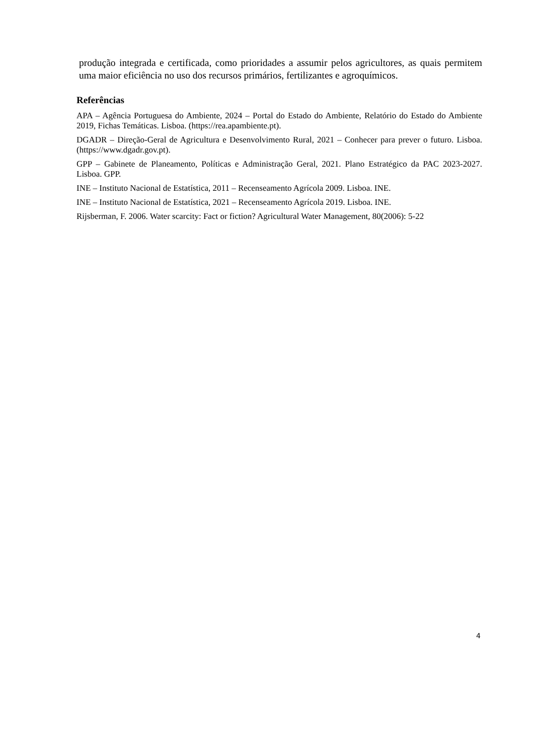produção integrada e certificada, como prioridades a assumir pelos agricultores, as quais permitem uma maior eficiência no uso dos recursos primários, fertilizantes e agroquímicos.
Referências
APA – Agência Portuguesa do Ambiente, 2024 – Portal do Estado do Ambiente, Relatório do Estado do Ambiente 2019, Fichas Temáticas. Lisboa. (https://rea.apambiente.pt).
DGADR – Direção-Geral de Agricultura e Desenvolvimento Rural, 2021 – Conhecer para prever o futuro. Lisboa. (https://www.dgadr.gov.pt).
GPP – Gabinete de Planeamento, Políticas e Administração Geral, 2021. Plano Estratégico da PAC 2023-2027. Lisboa. GPP.
INE – Instituto Nacional de Estatística, 2011 – Recenseamento Agrícola 2009. Lisboa. INE.
INE – Instituto Nacional de Estatística, 2021 – Recenseamento Agrícola 2019. Lisboa. INE.
Rijsberman, F. 2006. Water scarcity: Fact or fiction? Agricultural Water Management, 80(2006): 5-22
4